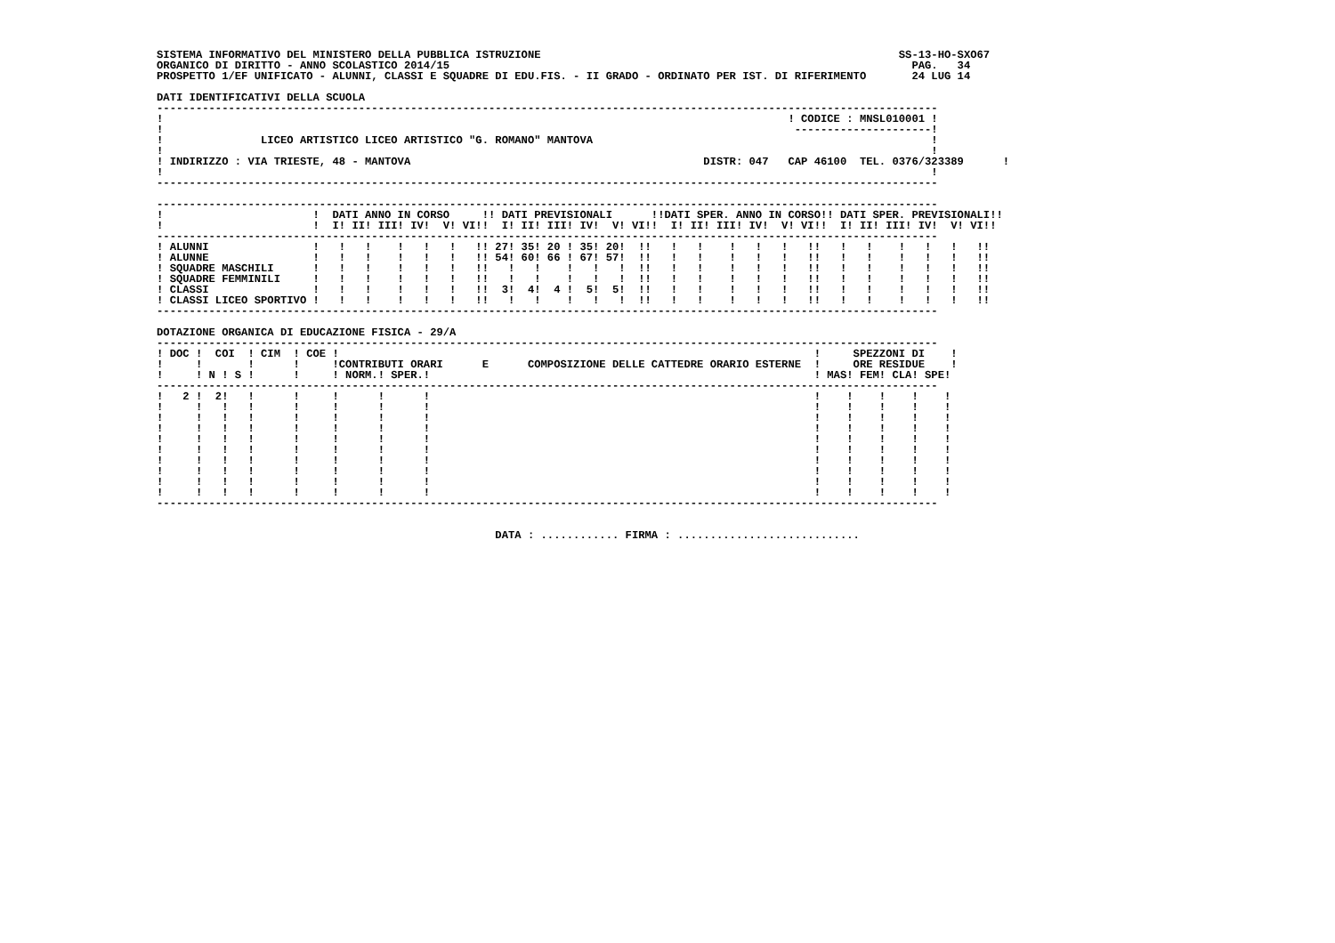SISTEMA INFORMATIVO DEL MINISTERO DELLA PUBBLICA ISTRUZIONE                                                       SS-13-HO-SXO67
ORGANICO DI DIRITTO - ANNO SCOLASTICO 2014/15                                                                       PAG.   34
PROSPETTO 1/EF UNIFICATO - ALUNNI, CLASSI E SQUADRE DI EDU.FIS. - II GRADO - ORDINATO PER IST. DI RIFERIMENTO       24 LUG 14

DATI IDENTIFICATIVI DELLA SCUOLA
------------------------------------------------------------------------------------------------------------------------
!                                                                                                ! CODICE : MNSL010001 !
!                                                                                                 ---------------------!
!               LICEO ARTISTICO LICEO ARTISTICO "G. ROMANO" MANTOVA                                                    !
!                                                                                                                      !
! INDIRIZZO : VIA TRIESTE, 48 - MANTOVA                                             DISTR: 047   CAP 46100  TEL. 0376/323389      !
!                                                                                                                      !
------------------------------------------------------------------------------------------------------------------------

------------------------------------------------------------------------------------------------------------------------
!                       !  DATI ANNO IN CORSO     !! DATI PREVISIONALI      !!DATI SPER. ANNO IN CORSO!! DATI SPER. PREVISIONALI!!
!                       !  I! II! III! IV!  V! VI!!  I! II! III! IV!  V! VI!!  I! II! III! IV!  V! VI!!  I! II! III! IV!  V! VI!!
------------------------------------------------------------------------------------------------------------------------
! ALUNNI                !   !   !    !   !   !   !! 27! 35! 20 ! 35! 20!  !!   !   !    !   !   !   !!   !   !    !   !   !   !!
! ALUNNE                !   !   !    !   !   !   !! 54! 60! 66 ! 67! 57!  !!   !   !    !   !   !   !!   !   !    !   !   !   !!
! SQUADRE MASCHILI      !   !   !    !   !   !   !!   !   !    !   !   !  !!   !   !    !   !   !   !!   !   !    !   !   !   !!
! SQUADRE FEMMINILI     !   !   !    !   !   !   !!   !   !    !   !   !  !!   !   !    !   !   !   !!   !   !    !   !   !   !!
! CLASSI                !   !   !    !   !   !   !!  3!  4!  4 !  5!  5!  !!   !   !    !   !   !   !!   !   !    !   !   !   !!
! CLASSI LICEO SPORTIVO !   !   !    !   !   !   !!   !   !    !   !   !  !!   !   !    !   !   !   !!   !   !    !   !   !   !!
------------------------------------------------------------------------------------------------------------------------

DOTAZIONE ORGANICA DI EDUCAZIONE FISICA - 29/A
------------------------------------------------------------------------------------------------------------------------
! DOC !  COI  ! CIM  ! COE !                                                                         !     SPEZZONI DI    !
!     !       !      !     !CONTRIBUTI ORARI      E      COMPOSIZIONE DELLE CATTEDRE ORARIO ESTERNE  !     ORE RESIDUE    !
!     ! N ! S !      !     ! NORM.! SPER.!                                                           ! MAS! FEM! CLA! SPE!
------------------------------------------------------------------------------------------------------------------------
!   2 !  2!   !      !     !      !      !                                                           !    !    !    !    !
!     !   !   !      !     !      !      !                                                           !    !    !    !    !
!     !   !   !      !     !      !      !                                                           !    !    !    !    !
!     !   !   !      !     !      !      !                                                           !    !    !    !    !
!     !   !   !      !     !      !      !                                                           !    !    !    !    !
!     !   !   !      !     !      !      !                                                           !    !    !    !    !
!     !   !   !      !     !      !      !                                                           !    !    !    !    !
!     !   !   !      !     !      !      !                                                           !    !    !    !    !
!     !   !   !      !     !      !      !                                                           !    !    !    !    !
!     !   !   !      !     !      !      !                                                           !    !    !    !    !
------------------------------------------------------------------------------------------------------------------------


                                                    DATA : ............ FIRMA : ............................